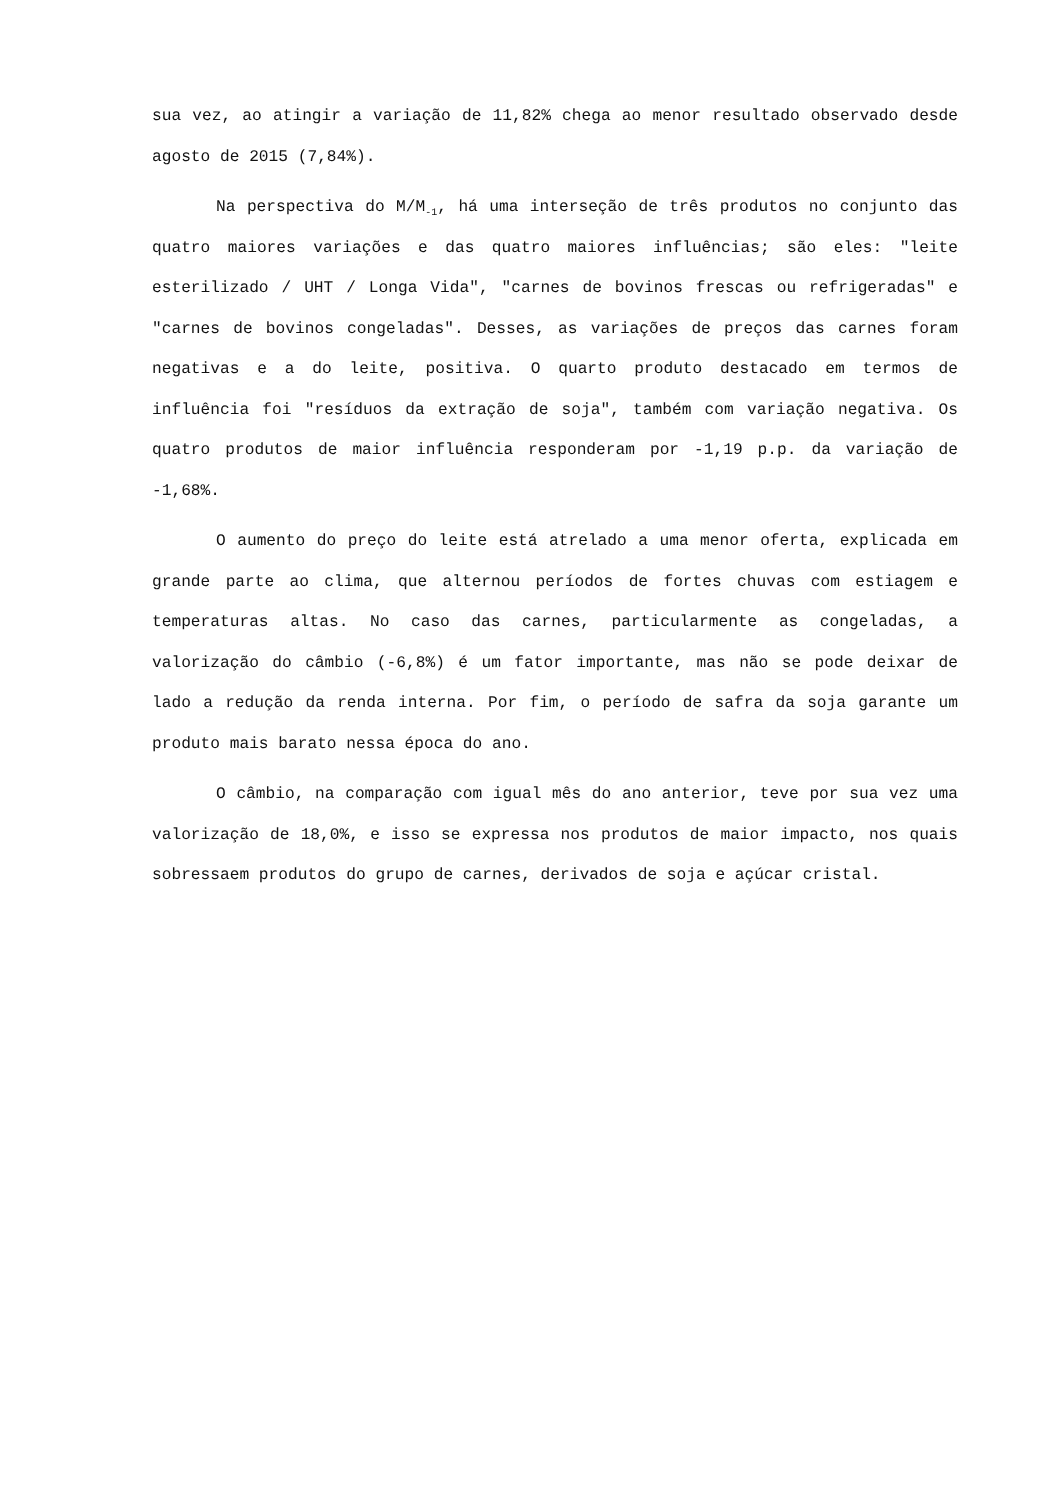sua vez, ao atingir a variação de 11,82% chega ao menor resultado observado desde agosto de 2015 (7,84%).
Na perspectiva do M/M<sub>-1</sub>, há uma interseção de três produtos no conjunto das quatro maiores variações e das quatro maiores influências; são eles: "leite esterilizado / UHT / Longa Vida", "carnes de bovinos frescas ou refrigeradas" e "carnes de bovinos congeladas". Desses, as variações de preços das carnes foram negativas e a do leite, positiva. O quarto produto destacado em termos de influência foi "resíduos da extração de soja", também com variação negativa. Os quatro produtos de maior influência responderam por -1,19 p.p. da variação de -1,68%.
O aumento do preço do leite está atrelado a uma menor oferta, explicada em grande parte ao clima, que alternou períodos de fortes chuvas com estiagem e temperaturas altas. No caso das carnes, particularmente as congeladas, a valorização do câmbio (-6,8%) é um fator importante, mas não se pode deixar de lado a redução da renda interna. Por fim, o período de safra da soja garante um produto mais barato nessa época do ano.
O câmbio, na comparação com igual mês do ano anterior, teve por sua vez uma valorização de 18,0%, e isso se expressa nos produtos de maior impacto, nos quais sobressaem produtos do grupo de carnes, derivados de soja e açúcar cristal.